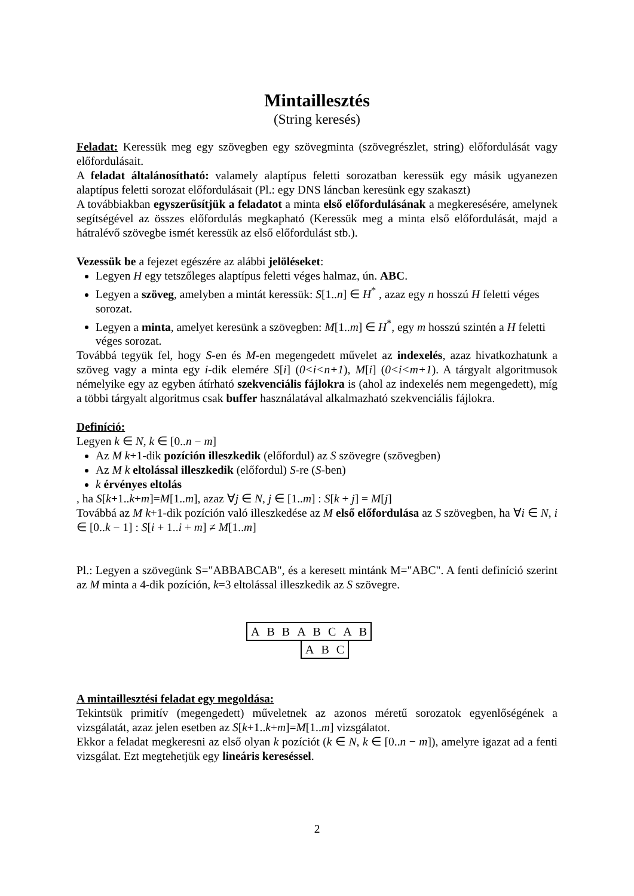Mintaillesztés
(String keresés)
Feladat: Keressük meg egy szövegben egy szövegminta (szövegrészlet, string) előfordulását vagy előfordulásait.
A feladat általánosítható: valamely alaptípus feletti sorozatban keressük egy másik ugyanezen alaptípus feletti sorozat előfordulásait (Pl.: egy DNS láncban keresünk egy szakaszt)
A továbbiakban egyszerűsítjük a feladatot a minta első előfordulásának a megkeresésére, amelynek segítségével az összes előfordulás megkapható (Keressük meg a minta első előfordulását, majd a hátralévő szövegbe ismét keressük az első előfordulást stb.).
Vezessük be a fejezet egészére az alábbi jelöléseket:
Legyen H egy tetszőleges alaptípus feletti véges halmaz, ún. ABC.
Legyen a szöveg, amelyben a mintát keressük: S[1..n] ∈ H<sup>*</sup> , azaz egy n hosszú H feletti véges sorozat.
Legyen a minta, amelyet keresünk a szövegben: M[1..m] ∈ H<sup>*</sup>, egy m hosszú szintén a H feletti véges sorozat.
Továbbá tegyük fel, hogy S-en és M-en megengedett művelet az indexelés, azaz hivatkozhatunk a szöveg vagy a minta egy i-dik elemére S[i] (0<i<n+1), M[i] (0<i<m+1). A tárgyalt algoritmusok némelyike egy az egyben átírható szekvenciális fájlokra is (ahol az indexelés nem megengedett), míg a többi tárgyalt algoritmus csak buffer használatával alkalmazható szekvenciális fájlokra.
Definíció:
Legyen k ∈ N, k ∈ [0..n − m]
Az M k+1-dik pozíción illeszkedik (előfordul) az S szövegre (szövegben)
Az M k eltolással illeszkedik (előfordul) S-re (S-ben)
k érvényes eltolás
, ha S[k+1..k+m]=M[1..m], azaz ∀j ∈ N, j ∈ [1..m] : S[k + j] = M[j]
Továbbá az M k+1-dik pozíción való illeszkedése az M első előfordulása az S szövegben, ha ∀i ∈ N, i ∈ [0..k − 1] : S[i + 1..i + m] ≠ M[1..m]
Pl.: Legyen a szövegünk S="ABBABCAB", és a keresett mintánk M="ABC". A fenti definíció szerint az M minta a 4-dik pozíción, k=3 eltolással illeszkedik az S szövegre.
| A | B | B | A | B | C | A | B |
| A | B | C |
A mintaillesztési feladat egy megoldása:
Tekintsük primitív (megengedett) műveletnek az azonos méretű sorozatok egyenlőségének a vizsgálatát, azaz jelen esetben az S[k+1..k+m]=M[1..m] vizsgálatot.
Ekkor a feladat megkeresni az első olyan k pozíciót (k ∈ N, k ∈ [0..n − m]), amelyre igazat ad a fenti vizsgálat. Ezt megtehetjük egy lineáris kereséssel.
2